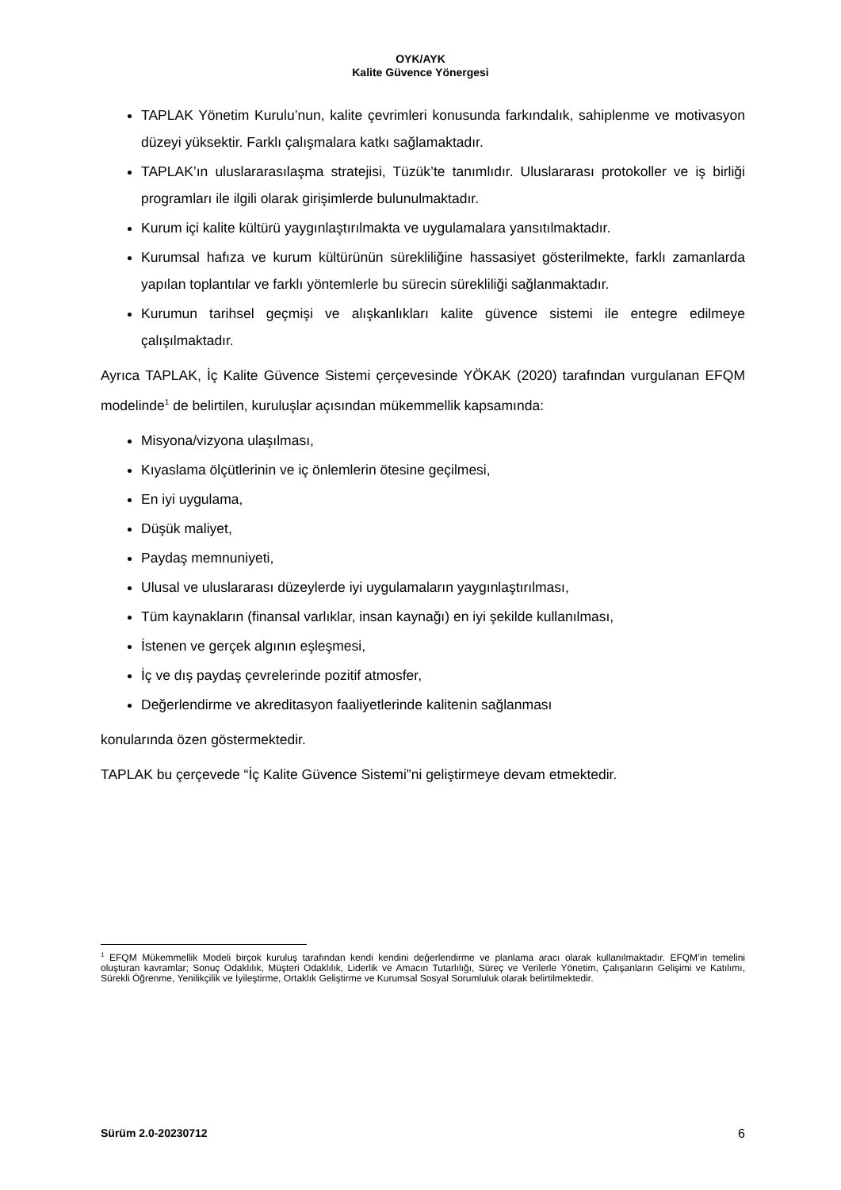OYK/AYK
Kalite Güvence Yönergesi
TAPLAK Yönetim Kurulu’nun, kalite çevrimleri konusunda farkındalık, sahiplenme ve motivasyon düzeyi yüksektir. Farklı çalışmalara katkı sağlamaktadır.
TAPLAK’ın uluslararasılaşma stratejisi, Tüzük’te tanımlıdır. Uluslararası protokoller ve iş birliği programları ile ilgili olarak girişimlerde bulunulmaktadır.
Kurum içi kalite kültürü yaygınlaştırılmakta ve uygulamalara yansıtılmaktadır.
Kurumsal hafıza ve kurum kültürünün sürekliliğine hassasiyet gösterilmekte, farklı zamanlarda yapılan toplantılar ve farklı yöntemlerle bu sürecin sürekliliği sağlanmaktadır.
Kurumun tarihsel geçmişi ve alışkanlıkları kalite güvence sistemi ile entegre edilmeye çalışılmaktadır.
Ayrıca TAPLAK, İç Kalite Güvence Sistemi çerçevesinde YÖKAK (2020) tarafından vurgulanan EFQM modelinde<sup>1</sup> de belirtilen, kuruluşlar açısından mükemmellik kapsamında:
Misyona/vizyona ulaşılması,
Kıyaslama ölçütlerinin ve iç önlemlerin ötesine geçilmesi,
En iyi uygulama,
Düşük maliyet,
Paydaş memnuniyeti,
Ulusal ve uluslararası düzeylerde iyi uygulamaların yaygınlaştırılması,
Tüm kaynakların (finansal varlıklar, insan kaynağı) en iyi şekilde kullanılması,
İstenen ve gerçek algının eşleşmesi,
İç ve dış paydaş çevrelerinde pozitif atmosfer,
Değerlendirme ve akreditasyon faaliyetlerinde kalitenin sağlanması
konularında özen göstermektedir.
TAPLAK bu çerçevede “İç Kalite Güvence Sistemi”ni geliştirmeye devam etmektedir.
<sup>1</sup> EFQM Mükemmellik Modeli birçok kuruluş tarafından kendi kendini değerlendirme ve planlama aracı olarak kullanılmaktadır. EFQM’in temelini oluşturan kavramlar; Sonuç Odaklılık, Müşteri Odaklılık, Liderlik ve Amacın Tutarlılığı, Süreç ve Verilerle Yönetim, Çalışanların Gelişimi ve Katılımı, Sürekli Öğrenme, Yenilikçilik ve İyileştirme, Ortaklık Geliştirme ve Kurumsal Sosyal Sorumluluk olarak belirtilmektedir.
Sürüm 2.0-20230712 6